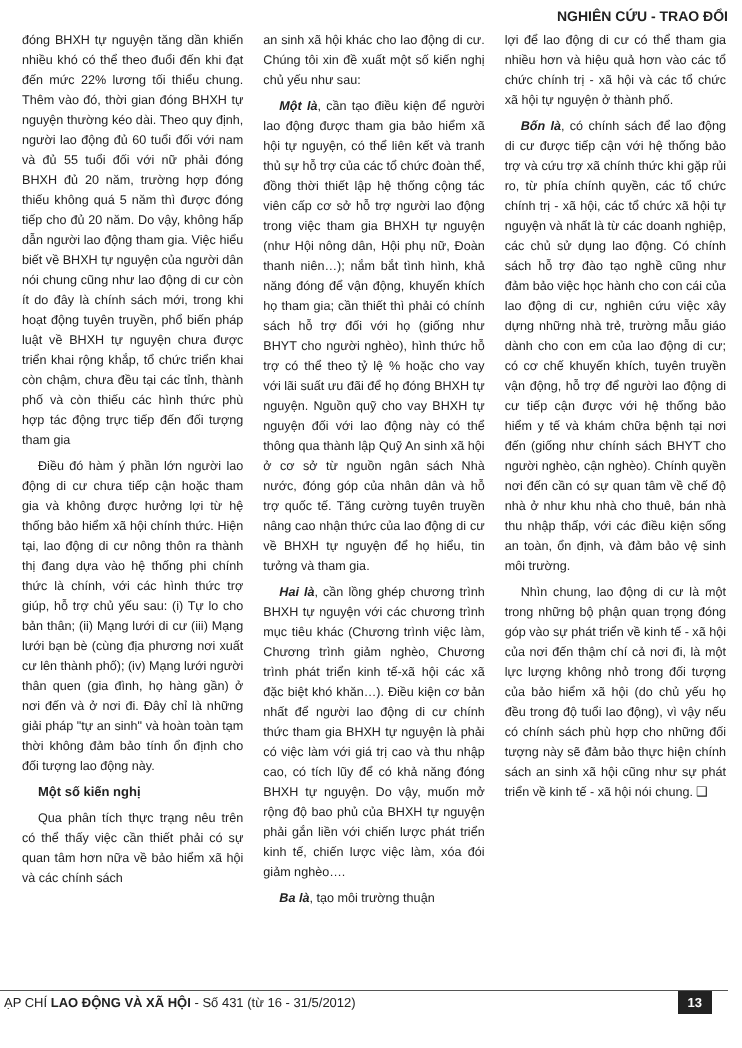NGHIÊN CỨU - TRAO ĐỔI
đóng BHXH tự nguyện tăng dần khiến nhiều khó có thể theo đuổi đến khi đạt đến mức 22% lương tối thiểu chung. Thêm vào đó, thời gian đóng BHXH tự nguyện thường kéo dài. Theo quy định, người lao động đủ 60 tuổi đối với nam và đủ 55 tuổi đối với nữ phải đóng BHXH đủ 20 năm, trường hợp đóng thiếu không quá 5 năm thì được đóng tiếp cho đủ 20 năm. Do vậy, không hấp dẫn người lao động tham gia. Việc hiểu biết về BHXH tự nguyện của người dân nói chung cũng như lao động di cư còn ít do đây là chính sách mới, trong khi hoạt động tuyên truyền, phổ biến pháp luật về BHXH tự nguyện chưa được triển khai rộng khắp, tổ chức triển khai còn chậm, chưa đều tại các tỉnh, thành phố và còn thiếu các hình thức phù hợp tác động trực tiếp đến đối tượng tham gia
Điều đó hàm ý phần lớn người lao động di cư chưa tiếp cận hoặc tham gia và không được hưởng lợi từ hệ thống bảo hiểm xã hội chính thức. Hiện tại, lao động di cư nông thôn ra thành thị đang dựa vào hệ thống phi chính thức là chính, với các hình thức trợ giúp, hỗ trợ chủ yếu sau: (i) Tự lo cho bản thân; (ii) Mạng lưới di cư (iii) Mạng lưới bạn bè (cùng địa phương nơi xuất cư lên thành phố); (iv) Mạng lưới người thân quen (gia đình, họ hàng gần) ở nơi đến và ở nơi đi. Đây chỉ là những giải pháp "tự an sinh" và hoàn toàn tạm thời không đảm bảo tính ổn định cho đối tượng lao động này.
Một số kiến nghị
Qua phân tích thực trạng nêu trên có thể thấy việc cần thiết phải có sự quan tâm hơn nữa về bảo hiểm xã hội và các chính sách
an sinh xã hội khác cho lao động di cư. Chúng tôi xin đề xuất một số kiến nghị chủ yếu như sau:
Một là, cần tạo điều kiện để người lao động được tham gia bảo hiểm xã hội tự nguyện, có thể liên kết và tranh thủ sự hỗ trợ của các tổ chức đoàn thể, đồng thời thiết lập hệ thống cộng tác viên cấp cơ sở hỗ trợ người lao động trong việc tham gia BHXH tự nguyện (như Hội nông dân, Hội phụ nữ, Đoàn thanh niên…); nắm bắt tình hình, khả năng đóng để vận động, khuyến khích họ tham gia; cần thiết thì phải có chính sách hỗ trợ đối với họ (giống như BHYT cho người nghèo), hình thức hỗ trợ có thể theo tỷ lệ % hoặc cho vay với lãi suất ưu đãi để họ đóng BHXH tự nguyện. Nguồn quỹ cho vay BHXH tự nguyện đối với lao động này có thể thông qua thành lập Quỹ An sinh xã hội ở cơ sở từ nguồn ngân sách Nhà nước, đóng góp của nhân dân và hỗ trợ quốc tế. Tăng cường tuyên truyền nâng cao nhận thức của lao động di cư về BHXH tự nguyện để họ hiểu, tin tưởng và tham gia.
Hai là, cần lồng ghép chương trình BHXH tự nguyện với các chương trình mục tiêu khác (Chương trình việc làm, Chương trình giảm nghèo, Chương trình phát triển kinh tế-xã hội các xã đặc biệt khó khăn…). Điều kiện cơ bản nhất để người lao động di cư chính thức tham gia BHXH tự nguyện là phải có việc làm với giá trị cao và thu nhập cao, có tích lũy để có khả năng đóng BHXH tự nguyện. Do vậy, muốn mở rộng độ bao phủ của BHXH tự nguyện phải gắn liền với chiến lược phát triển kinh tế, chiến lược việc làm, xóa đói giảm nghèo….
Ba là, tạo môi trường thuận
lợi để lao động di cư có thể tham gia nhiều hơn và hiệu quả hơn vào các tổ chức chính trị - xã hội và các tổ chức xã hội tự nguyện ở thành phố.
Bốn là, có chính sách để lao động di cư được tiếp cận với hệ thống bảo trợ và cứu trợ xã chính thức khi gặp rủi ro, từ phía chính quyền, các tổ chức chính trị - xã hội, các tổ chức xã hội tự nguyện và nhất là từ các doanh nghiệp, các chủ sử dụng lao động. Có chính sách hỗ trợ đào tạo nghề cũng như đảm bảo việc học hành cho con cái của lao động di cư, nghiên cứu việc xây dựng những nhà trẻ, trường mẫu giáo dành cho con em của lao động di cư; có cơ chế khuyến khích, tuyên truyền vận động, hỗ trợ để người lao động di cư tiếp cận được với hệ thống bảo hiểm y tế và khám chữa bệnh tại nơi đến (giống như chính sách BHYT cho người nghèo, cận nghèo). Chính quyền nơi đến cần có sự quan tâm về chế độ nhà ở như khu nhà cho thuê, bán nhà thu nhập thấp, với các điều kiện sống an toàn, ổn định, và đảm bảo vệ sinh môi trường.
Nhìn chung, lao động di cư là một trong những bộ phận quan trọng đóng góp vào sự phát triển về kinh tế - xã hội của nơi đến thậm chí cả nơi đi, là một lực lượng không nhỏ trong đối tượng của bảo hiểm xã hội (do chủ yếu họ đều trong độ tuổi lao động), vì vậy nếu có chính sách phù hợp cho những đối tượng này sẽ đảm bảo thực hiện chính sách an sinh xã hội cũng như sự phát triển về kinh tế - xã hội nói chung. ❑
ẠP CHÍ LAO ĐỘNG VÀ XÃ HỘI - Số 431 (từ 16 - 31/5/2012) 13